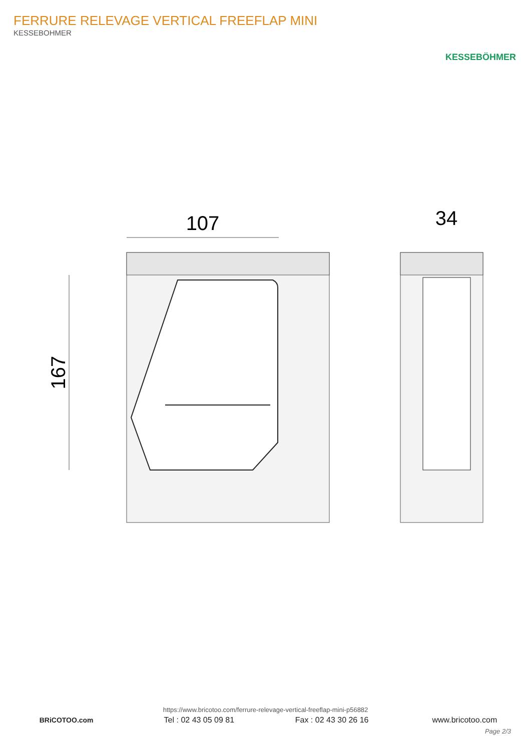FERRURE RELEVAGE VERTICAL FREEFLAP MINI
KESSEBOHMER
KESSEBÖHMER
107
167
34
https://www.bricotoo.com/ferrure-relevage-vertical-freeflap-mini-p56882
BRiCOTOO.com Tel : 02 43 05 09 81 Fax : 02 43 30 26 16 www.bricotoo.com
Page 2/3